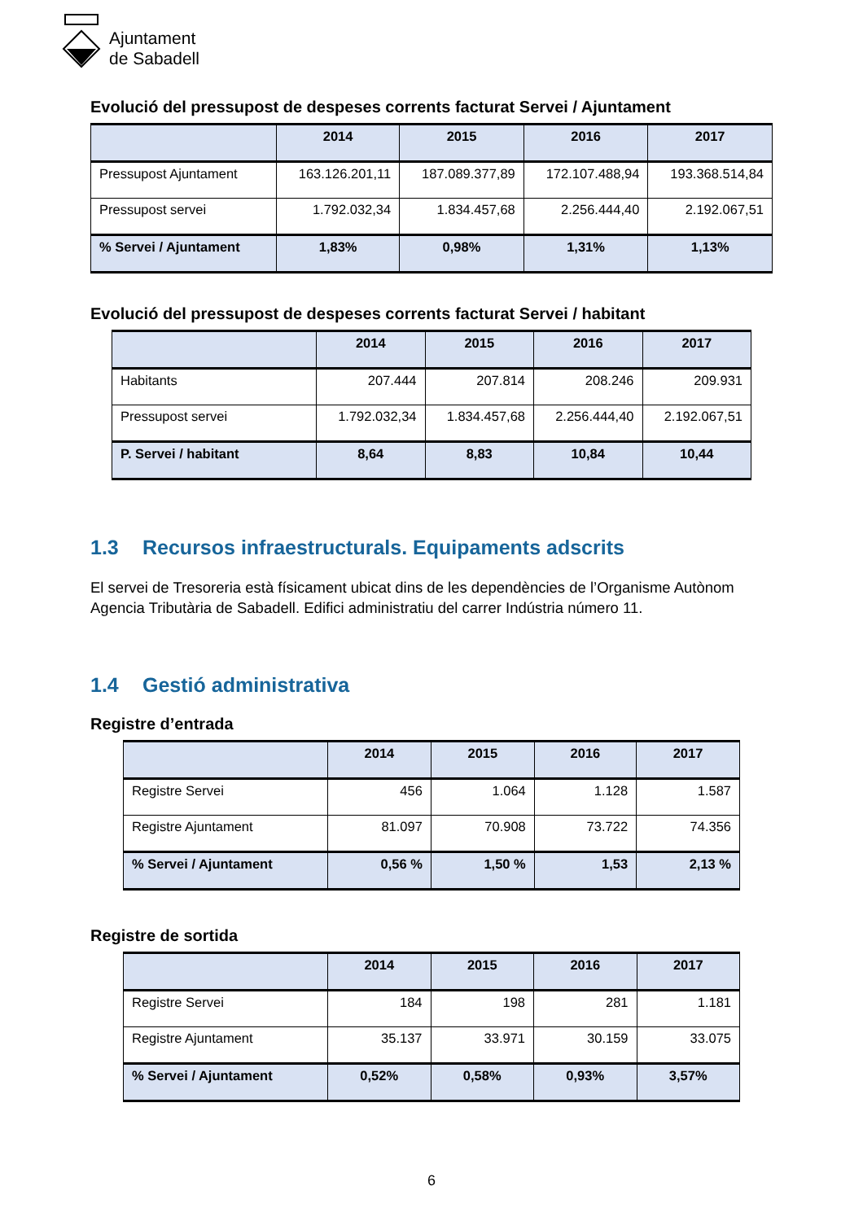Ajuntament
de Sabadell
Evolució del pressupost de despeses corrents facturat Servei / Ajuntament
| | 2014 | 2015 | 2016 | 2017 |
| --- | --- | --- | --- | --- |
| Pressupost Ajuntament | 163.126.201,11 | 187.089.377,89 | 172.107.488,94 | 193.368.514,84 |
| Pressupost servei | 1.792.032,34 | 1.834.457,68 | 2.256.444,40 | 2.192.067,51 |
| % Servei / Ajuntament | 1,83% | 0,98% | 1,31% | 1,13% |
Evolució del pressupost de despeses corrents facturat Servei / habitant
| | 2014 | 2015 | 2016 | 2017 |
| --- | --- | --- | --- | --- |
| Habitants | 207.444 | 207.814 | 208.246 | 209.931 |
| Pressupost servei | 1.792.032,34 | 1.834.457,68 | 2.256.444,40 | 2.192.067,51 |
| P. Servei / habitant | 8,64 | 8,83 | 10,84 | 10,44 |
1.3 Recursos infraestructurals. Equipaments adscrits
El servei de Tresoreria està físicament ubicat dins de les dependències de l’Organisme Autònom Agencia Tributària de Sabadell. Edifici administratiu del carrer Indústria número 11.
1.4 Gestió administrativa
Registre d’entrada
| | 2014 | 2015 | 2016 | 2017 |
| --- | --- | --- | --- | --- |
| Registre Servei | 456 | 1.064 | 1.128 | 1.587 |
| Registre Ajuntament | 81.097 | 70.908 | 73.722 | 74.356 |
| % Servei / Ajuntament | 0,56 % | 1,50 % | 1,53 | 2,13 % |
Registre de sortida
| | 2014 | 2015 | 2016 | 2017 |
| --- | --- | --- | --- | --- |
| Registre Servei | 184 | 198 | 281 | 1.181 |
| Registre Ajuntament | 35.137 | 33.971 | 30.159 | 33.075 |
| % Servei / Ajuntament | 0,52% | 0,58% | 0,93% | 3,57% |
6